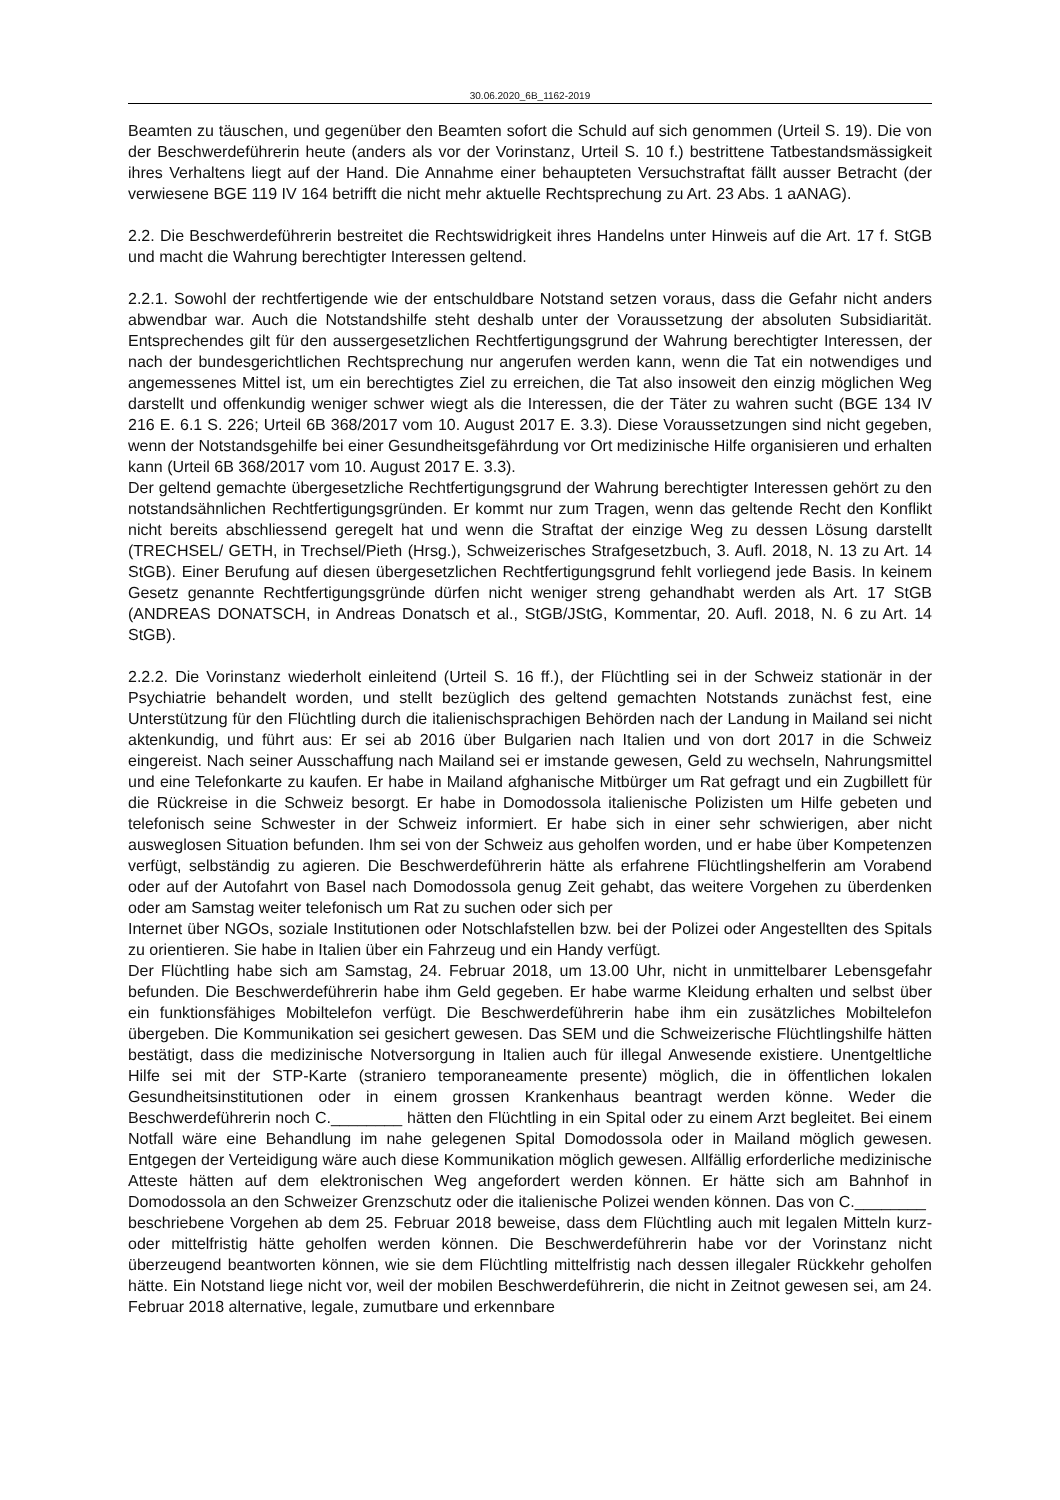30.06.2020_6B_1162-2019
Beamten zu täuschen, und gegenüber den Beamten sofort die Schuld auf sich genommen (Urteil S. 19). Die von der Beschwerdeführerin heute (anders als vor der Vorinstanz, Urteil S. 10 f.) bestrittene Tatbestandsmässigkeit ihres Verhaltens liegt auf der Hand. Die Annahme einer behaupteten Versuchstraftat fällt ausser Betracht (der verwiesene BGE 119 IV 164 betrifft die nicht mehr aktuelle Rechtsprechung zu Art. 23 Abs. 1 aANAG).
2.2. Die Beschwerdeführerin bestreitet die Rechtswidrigkeit ihres Handelns unter Hinweis auf die Art. 17 f. StGB und macht die Wahrung berechtigter Interessen geltend.
2.2.1. Sowohl der rechtfertigende wie der entschuldbare Notstand setzen voraus, dass die Gefahr nicht anders abwendbar war. Auch die Notstandshilfe steht deshalb unter der Voraussetzung der absoluten Subsidiarität. Entsprechendes gilt für den aussergesetzlichen Rechtfertigungsgrund der Wahrung berechtigter Interessen, der nach der bundesgerichtlichen Rechtsprechung nur angerufen werden kann, wenn die Tat ein notwendiges und angemessenes Mittel ist, um ein berechtigtes Ziel zu erreichen, die Tat also insoweit den einzig möglichen Weg darstellt und offenkundig weniger schwer wiegt als die Interessen, die der Täter zu wahren sucht (BGE 134 IV 216 E. 6.1 S. 226; Urteil 6B 368/2017 vom 10. August 2017 E. 3.3). Diese Voraussetzungen sind nicht gegeben, wenn der Notstandsgehilfe bei einer Gesundheitsgefährdung vor Ort medizinische Hilfe organisieren und erhalten kann (Urteil 6B 368/2017 vom 10. August 2017 E. 3.3).
Der geltend gemachte übergesetzliche Rechtfertigungsgrund der Wahrung berechtigter Interessen gehört zu den notstandsähnlichen Rechtfertigungsgründen. Er kommt nur zum Tragen, wenn das geltende Recht den Konflikt nicht bereits abschliessend geregelt hat und wenn die Straftat der einzige Weg zu dessen Lösung darstellt (TRECHSEL/ GETH, in Trechsel/Pieth (Hrsg.), Schweizerisches Strafgesetzbuch, 3. Aufl. 2018, N. 13 zu Art. 14 StGB). Einer Berufung auf diesen übergesetzlichen Rechtfertigungsgrund fehlt vorliegend jede Basis. In keinem Gesetz genannte Rechtfertigungsgründe dürfen nicht weniger streng gehandhabt werden als Art. 17 StGB (ANDREAS DONATSCH, in Andreas Donatsch et al., StGB/JStG, Kommentar, 20. Aufl. 2018, N. 6 zu Art. 14 StGB).
2.2.2. Die Vorinstanz wiederholt einleitend (Urteil S. 16 ff.), der Flüchtling sei in der Schweiz stationär in der Psychiatrie behandelt worden, und stellt bezüglich des geltend gemachten Notstands zunächst fest, eine Unterstützung für den Flüchtling durch die italienischsprachigen Behörden nach der Landung in Mailand sei nicht aktenkundig, und führt aus: Er sei ab 2016 über Bulgarien nach Italien und von dort 2017 in die Schweiz eingereist. Nach seiner Ausschaffung nach Mailand sei er imstande gewesen, Geld zu wechseln, Nahrungsmittel und eine Telefonkarte zu kaufen. Er habe in Mailand afghanische Mitbürger um Rat gefragt und ein Zugbillett für die Rückreise in die Schweiz besorgt. Er habe in Domodossola italienische Polizisten um Hilfe gebeten und telefonisch seine Schwester in der Schweiz informiert. Er habe sich in einer sehr schwierigen, aber nicht ausweglosen Situation befunden. Ihm sei von der Schweiz aus geholfen worden, und er habe über Kompetenzen verfügt, selbständig zu agieren. Die Beschwerdeführerin hätte als erfahrene Flüchtlingshelferin am Vorabend oder auf der Autofahrt von Basel nach Domodossola genug Zeit gehabt, das weitere Vorgehen zu überdenken oder am Samstag weiter telefonisch um Rat zu suchen oder sich per
Internet über NGOs, soziale Institutionen oder Notschlafstellen bzw. bei der Polizei oder Angestellten des Spitals zu orientieren. Sie habe in Italien über ein Fahrzeug und ein Handy verfügt.
Der Flüchtling habe sich am Samstag, 24. Februar 2018, um 13.00 Uhr, nicht in unmittelbarer Lebensgefahr befunden. Die Beschwerdeführerin habe ihm Geld gegeben. Er habe warme Kleidung erhalten und selbst über ein funktionsfähiges Mobiltelefon verfügt. Die Beschwerdeführerin habe ihm ein zusätzliches Mobiltelefon übergeben. Die Kommunikation sei gesichert gewesen. Das SEM und die Schweizerische Flüchtlingshilfe hätten bestätigt, dass die medizinische Notversorgung in Italien auch für illegal Anwesende existiere. Unentgeltliche Hilfe sei mit der STP-Karte (straniero temporaneamente presente) möglich, die in öffentlichen lokalen Gesundheitsinstitutionen oder in einem grossen Krankenhaus beantragt werden könne. Weder die Beschwerdeführerin noch C.________ hätten den Flüchtling in ein Spital oder zu einem Arzt begleitet. Bei einem Notfall wäre eine Behandlung im nahe gelegenen Spital Domodossola oder in Mailand möglich gewesen. Entgegen der Verteidigung wäre auch diese Kommunikation möglich gewesen. Allfällig erforderliche medizinische Atteste hätten auf dem elektronischen Weg angefordert werden können. Er hätte sich am Bahnhof in Domodossola an den Schweizer Grenzschutz oder die italienische Polizei wenden können. Das von C.________
beschriebene Vorgehen ab dem 25. Februar 2018 beweise, dass dem Flüchtling auch mit legalen Mitteln kurz- oder mittelfristig hätte geholfen werden können. Die Beschwerdeführerin habe vor der Vorinstanz nicht überzeugend beantworten können, wie sie dem Flüchtling mittelfristig nach dessen illegaler Rückkehr geholfen hätte. Ein Notstand liege nicht vor, weil der mobilen Beschwerdeführerin, die nicht in Zeitnot gewesen sei, am 24. Februar 2018 alternative, legale, zumutbare und erkennbare